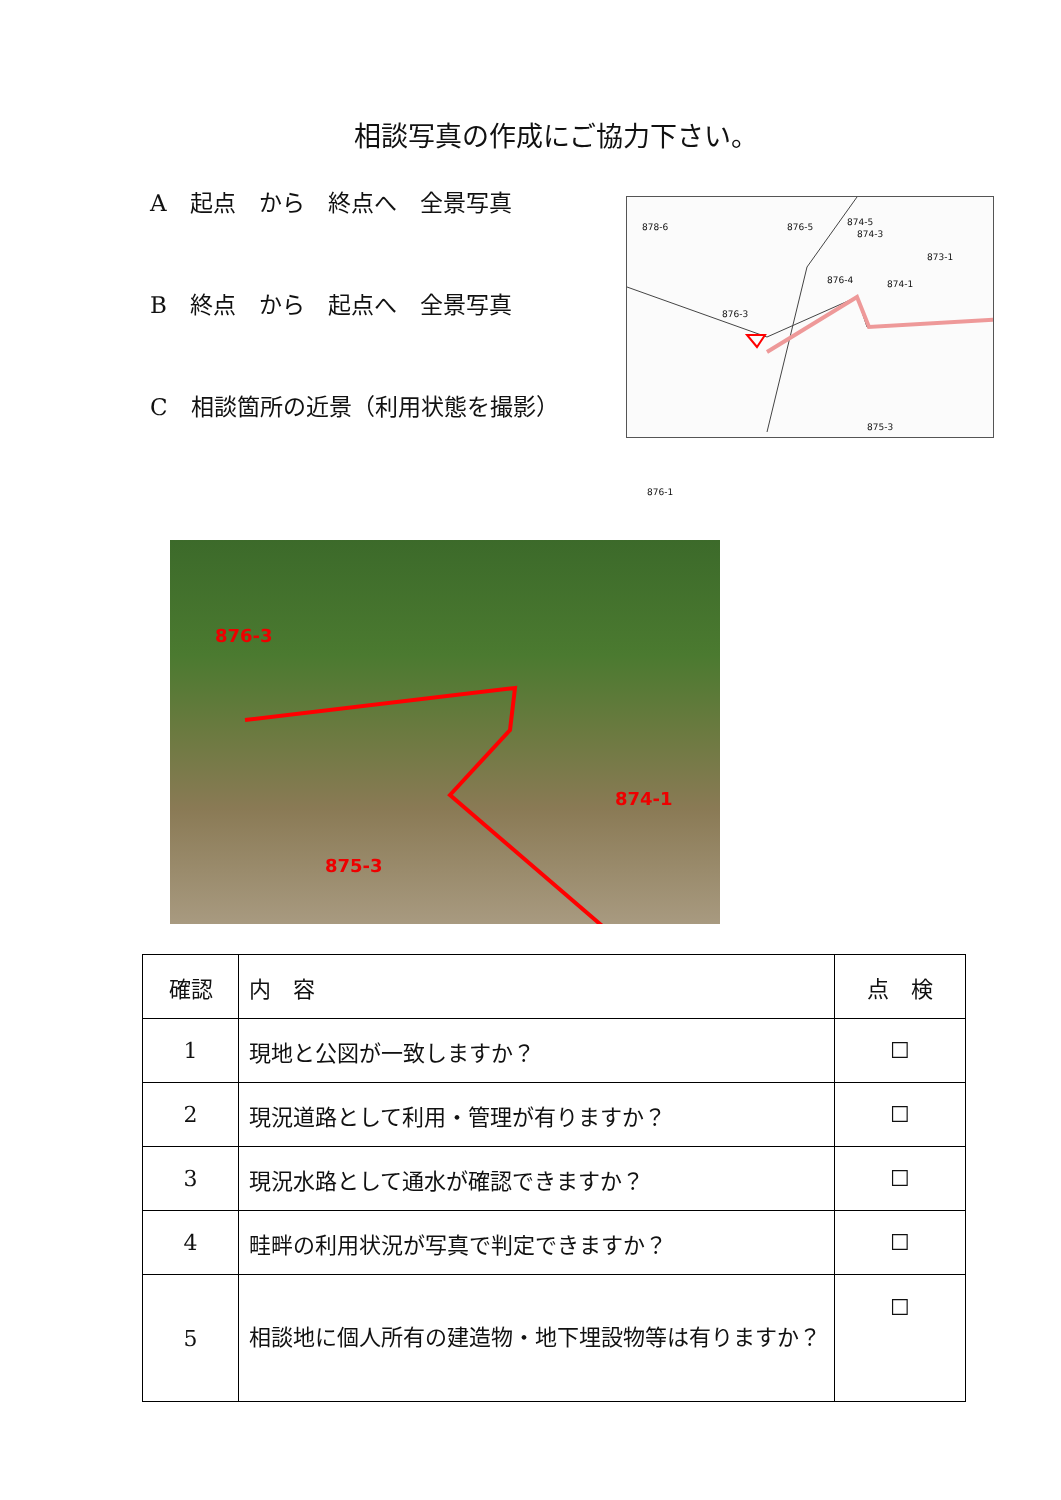相談写真の作成にご協力下さい。
A　起点　から　終点へ　全景写真
B　終点　から　起点へ　全景写真
C　相談箇所の近景（利用状態を撮影）
878-6 876-5 874-5
874-3
873-1
876-4 874-1
876-3
875-3
876-1
876-3
874-1
875-3
| 確認 | 内 容 | 点 検 |
| 1 | 現地と公図が一致しますか？ | ☐ |
| 2 | 現況道路として利用・管理が有りますか？ | ☐ |
| 3 | 現況水路として通水が確認できますか？ | ☐ |
| 4 | 畦畔の利用状況が写真で判定できますか？ | ☐ |
| 5 | 相談地に個人所有の建造物・地下埋設物等は有りますか？ | ☐ |